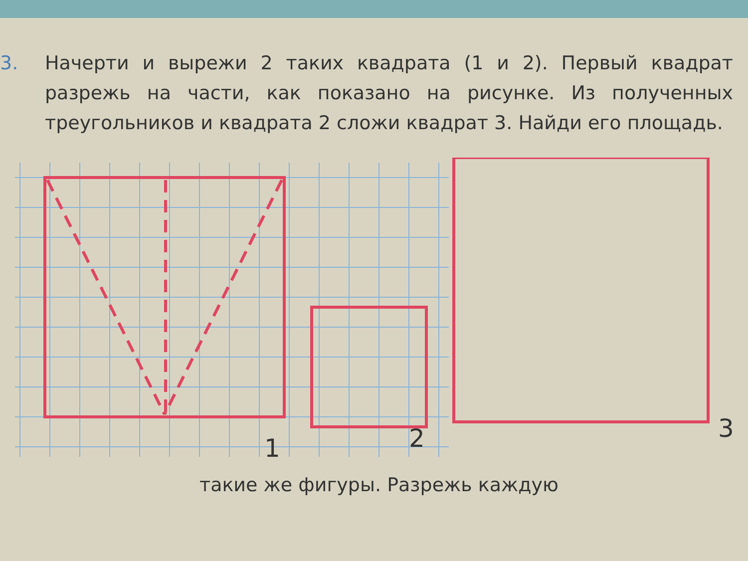3. Начерти и вырежи 2 таких квадрата (1 и 2). Первый квадрат разрежь на части, как показано на рисунке. Из полученных треугольников и квадрата 2 сложи квадрат 3. Найди его площадь.
1
2
3
такие же фигуры. Разрежь каждую